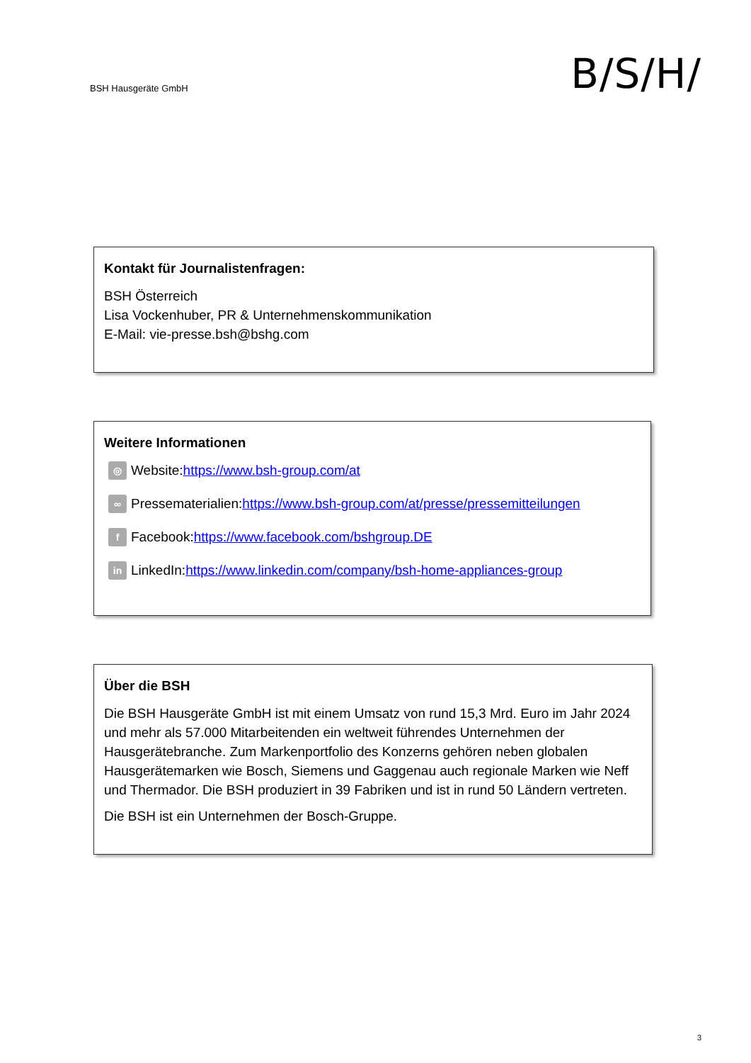BSH Hausgeräte GmbH
B/S/H/
Kontakt für Journalistenfragen:
BSH Österreich
Lisa Vockenhuber, PR & Unternehmenskommunikation
E-Mail: vie-presse.bsh@bshg.com
Weitere Informationen
◎ Website: https://www.bsh-group.com/at
∞ Pressematerialien: https://www.bsh-group.com/at/presse/pressemitteilungen
f Facebook: https://www.facebook.com/bshgroup.DE
in LinkedIn: https://www.linkedin.com/company/bsh-home-appliances-group
Über die BSH
Die BSH Hausgeräte GmbH ist mit einem Umsatz von rund 15,3 Mrd. Euro im Jahr 2024 und mehr als 57.000 Mitarbeitenden ein weltweit führendes Unternehmen der Hausgerätebranche. Zum Markenportfolio des Konzerns gehören neben globalen Hausgerätemarken wie Bosch, Siemens und Gaggenau auch regionale Marken wie Neff und Thermador. Die BSH produziert in 39 Fabriken und ist in rund 50 Ländern vertreten.
Die BSH ist ein Unternehmen der Bosch-Gruppe.
3